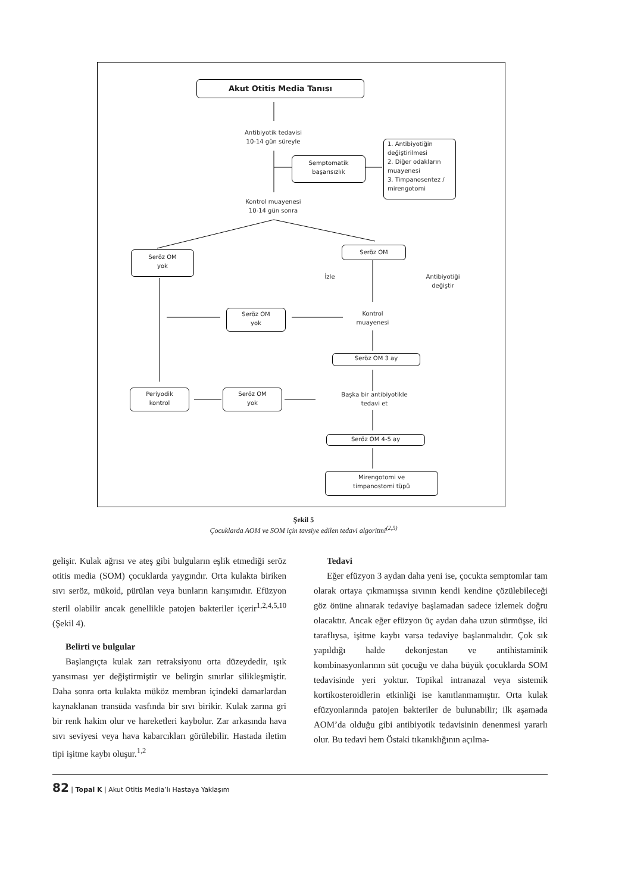Akut Otitis Media Tanısı
Antibiyotik tedavisi
10-14 gün süreyle
Semptomatik
başarısızlık
1. Antibiyotiğin değiştirilmesi
2. Diğer odakların muayenesi
3. Timpanosentez / mirengotomi
Kontrol muayenesi
10-14 gün sonra
Seröz OM
yok
Seröz OM
İzle
Antibiyotiği
değiştir
Seröz OM
yok
Kontrol
muayenesi
Seröz OM 3 ay
Başka bir antibiyotikle
tedavi et
Periyodik
kontrol
Seröz OM
yok
Seröz OM 4-5 ay
Mirengotomi ve
timpanostomi tüpü
Şekil 5
Çocuklarda AOM ve SOM için tavsiye edilen tedavi algoritmi<sup>(2,5)</sup>
gelişir. Kulak ağrısı ve ateş gibi bulguların eşlik etmediği seröz otitis media (SOM) çocuklarda yaygındır. Orta kulakta biriken sıvı seröz, mükoid, pürülan veya bunların karışımıdır. Efüzyon steril olabilir ancak genellikle patojen bakteriler içerir<sup>1,2,4,5,10</sup> (Şekil 4).
Belirti ve bulgular
Başlangıçta kulak zarı retraksiyonu orta düzeydedir, ışık yansıması yer değiştirmiştir ve belirgin sınırlar silikleşmiştir. Daha sonra orta kulakta müköz membran içindeki damarlardan kaynaklanan transüda vasfında bir sıvı birikir. Kulak zarına gri bir renk hakim olur ve hareketleri kaybolur. Zar arkasında hava sıvı seviyesi veya hava kabarcıkları görülebilir. Hastada iletim tipi işitme kaybı oluşur.<sup>1,2</sup>
Tedavi
Eğer efüzyon 3 aydan daha yeni ise, çocukta semptomlar tam olarak ortaya çıkmamışsa sıvının kendi kendine çözülebileceği göz önüne alınarak tedaviye başlamadan sadece izlemek doğru olacaktır. Ancak eğer efüzyon üç aydan daha uzun sürmüşse, iki taraflıysa, işitme kaybı varsa tedaviye başlanmalıdır. Çok sık yapıldığı halde dekonjestan ve antihistaminik kombinasyonlarının süt çocuğu ve daha büyük çocuklarda SOM tedavisinde yeri yoktur. Topikal intranazal veya sistemik kortikosteroidlerin etkinliği ise kanıtlanmamıştır. Orta kulak efüzyonlarında patojen bakteriler de bulunabilir; ilk aşamada AOM’da olduğu gibi antibiyotik tedavisinin denenmesi yararlı olur. Bu tedavi hem Östaki tıkanıklığının açılma-
82 | Topal K | Akut Otitis Media’lı Hastaya Yaklaşım